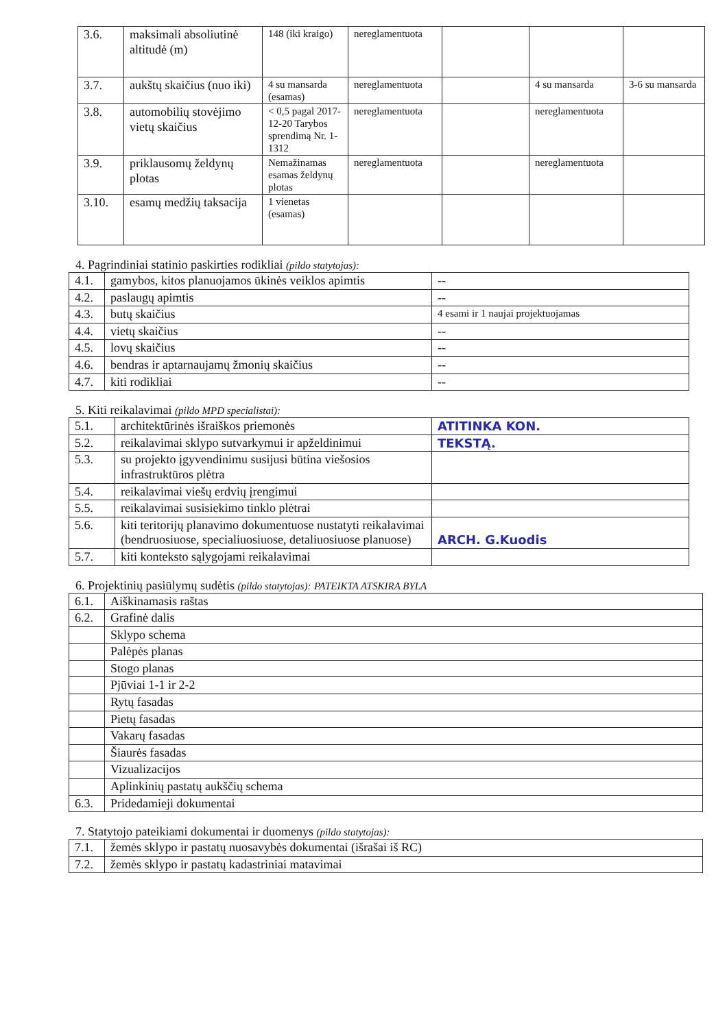| 3.6. | maksimali absoliutinė altitudė (m) | 148 (iki kraigo) | nereglamentuota | | | |
| 3.7. | aukštų skaičius (nuo iki) | 4 su mansarda (esamas) | nereglamentuota | | 4 su mansarda | 3-6 su mansarda |
| 3.8. | automobilių stovėjimo vietų skaičius | < 0,5 pagal 2017-12-20 Tarybos sprendimą Nr. 1-1312 | nereglamentuota | | nereglamentuota | |
| 3.9. | priklausomų želdynų plotas | Nemažinamas esamas želdynų plotas | nereglamentuota | | nereglamentuota | |
| 3.10. | esamų medžių taksacija | 1 vienetas (esamas) | | | | |
4. Pagrindiniai statinio paskirties rodikliai (pildo statytojas):
| 4.1. | gamybos, kitos planuojamos ūkinės veiklos apimtis | -- |
| 4.2. | paslaugų apimtis | -- |
| 4.3. | butų skaičius | 4 esami ir 1 naujai projektuojamas |
| 4.4. | vietų skaičius | -- |
| 4.5. | lovų skaičius | -- |
| 4.6. | bendras ir aptarnaujamų žmonių skaičius | -- |
| 4.7. | kiti rodikliai | -- |
5. Kiti reikalavimai (pildo MPD specialistai):
| 5.1. | architektūrinės išraiškos priemonės | ATITINKA KON. |
| 5.2. | reikalavimai sklypo sutvarkymui ir apželdinimui | TEKSTĄ. |
| 5.3. | su projekto įgyvendinimu susijusi būtina viešosios infrastruktūros plėtra | |
| 5.4. | reikalavimai viešų erdvių įrengimui | |
| 5.5. | reikalavimai susisiekimo tinklo plėtrai | |
| 5.6. | kiti teritorijų planavimo dokumentuose nustatyti reikalavimai (bendruosiuose, specialiuosiuose, detaliuosiuose planuose) | ARCH. G.Kuodis |
| 5.7. | kiti konteksto sąlygojami reikalavimai | |
6. Projektinių pasiūlymų sudėtis (pildo statytojas): PATEIKTA ATSKIRA BYLA
| 6.1. | Aiškinamasis raštas |
| 6.2. | Grafinė dalis |
| | Sklypo schema |
| | Palėpės planas |
| | Stogo planas |
| | Pjūviai 1-1 ir 2-2 |
| | Rytų fasadas |
| | Pietų fasadas |
| | Vakarų fasadas |
| | Šiaurės fasadas |
| | Vizualizacijos |
| | Aplinkinių pastatų aukščių schema |
| 6.3. | Pridedamieji dokumentai |
7. Statytojo pateikiami dokumentai ir duomenys (pildo statytojas):
| 7.1. | žemės sklypo ir pastatų nuosavybės dokumentai (išrašai iš RC) |
| 7.2. | žemės sklypo ir pastatų kadastriniai matavimai |